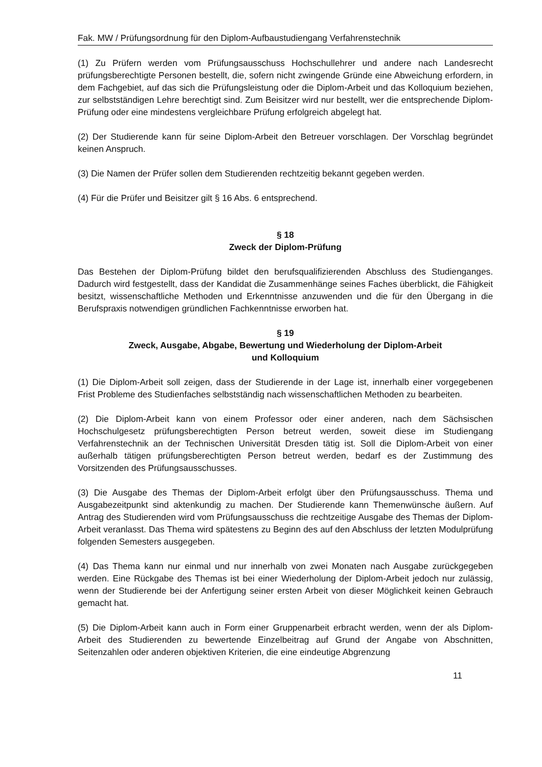Fak. MW / Prüfungsordnung für den Diplom-Aufbaustudiengang Verfahrenstechnik
(1) Zu Prüfern werden vom Prüfungsausschuss Hochschullehrer und andere nach Landesrecht prüfungsberechtigte Personen bestellt, die, sofern nicht zwingende Gründe eine Abweichung erfordern, in dem Fachgebiet, auf das sich die Prüfungsleistung oder die Diplom-Arbeit und das Kolloquium beziehen, zur selbstständigen Lehre berechtigt sind. Zum Beisitzer wird nur bestellt, wer die entsprechende Diplom-Prüfung oder eine mindestens vergleichbare Prüfung erfolgreich abgelegt hat.
(2) Der Studierende kann für seine Diplom-Arbeit den Betreuer vorschlagen. Der Vorschlag begründet keinen Anspruch.
(3) Die Namen der Prüfer sollen dem Studierenden rechtzeitig bekannt gegeben werden.
(4) Für die Prüfer und Beisitzer gilt § 16 Abs. 6 entsprechend.
§ 18
Zweck der Diplom-Prüfung
Das Bestehen der Diplom-Prüfung bildet den berufsqualifizierenden Abschluss des Studienganges. Dadurch wird festgestellt, dass der Kandidat die Zusammenhänge seines Faches überblickt, die Fähigkeit besitzt, wissenschaftliche Methoden und Erkenntnisse anzuwenden und die für den Übergang in die Berufspraxis notwendigen gründlichen Fachkenntnisse erworben hat.
§ 19
Zweck, Ausgabe, Abgabe, Bewertung und Wiederholung der Diplom-Arbeit
und Kolloquium
(1) Die Diplom-Arbeit soll zeigen, dass der Studierende in der Lage ist, innerhalb einer vorgegebenen Frist Probleme des Studienfaches selbstständig nach wissenschaftlichen Methoden zu bearbeiten.
(2) Die Diplom-Arbeit kann von einem Professor oder einer anderen, nach dem Sächsischen Hochschulgesetz prüfungsberechtigten Person betreut werden, soweit diese im Studiengang Verfahrenstechnik an der Technischen Universität Dresden tätig ist. Soll die Diplom-Arbeit von einer außerhalb tätigen prüfungsberechtigten Person betreut werden, bedarf es der Zustimmung des Vorsitzenden des Prüfungsausschusses.
(3) Die Ausgabe des Themas der Diplom-Arbeit erfolgt über den Prüfungsausschuss. Thema und Ausgabezeitpunkt sind aktenkundig zu machen. Der Studierende kann Themenwünsche äußern. Auf Antrag des Studierenden wird vom Prüfungsausschuss die rechtzeitige Ausgabe des Themas der Diplom-Arbeit veranlasst. Das Thema wird spätestens zu Beginn des auf den Abschluss der letzten Modulprüfung folgenden Semesters ausgegeben.
(4) Das Thema kann nur einmal und nur innerhalb von zwei Monaten nach Ausgabe zurückgegeben werden. Eine Rückgabe des Themas ist bei einer Wiederholung der Diplom-Arbeit jedoch nur zulässig, wenn der Studierende bei der Anfertigung seiner ersten Arbeit von dieser Möglichkeit keinen Gebrauch gemacht hat.
(5) Die Diplom-Arbeit kann auch in Form einer Gruppenarbeit erbracht werden, wenn der als Diplom-Arbeit des Studierenden zu bewertende Einzelbeitrag auf Grund der Angabe von Abschnitten, Seitenzahlen oder anderen objektiven Kriterien, die eine eindeutige Abgrenzung
11